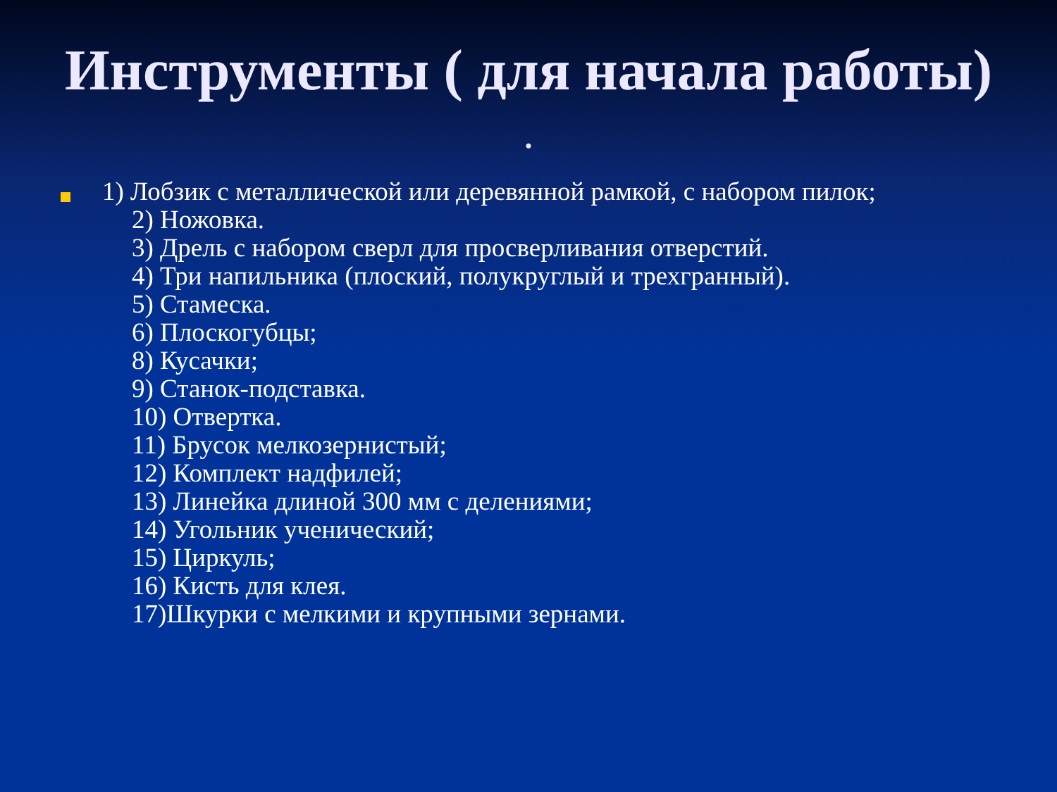Инструменты ( для начала работы)
.
1) Лобзик с металлической или деревянной рамкой, с набором пилок;
2) Ножовка.
3) Дрель с набором сверл для просверливания отверстий.
4) Три напильника (плоский, полукруглый и трехгранный).
5) Стамеска.
6) Плоскогубцы;
8) Кусачки;
9) Станок-подставка.
10) Отвертка.
11) Брусок мелкозернистый;
12) Комплект надфилей;
13) Линейка длиной 300 мм с делениями;
14) Угольник ученический;
15) Циркуль;
16) Кисть для клея.
17)Шкурки с мелкими и крупными зернами.